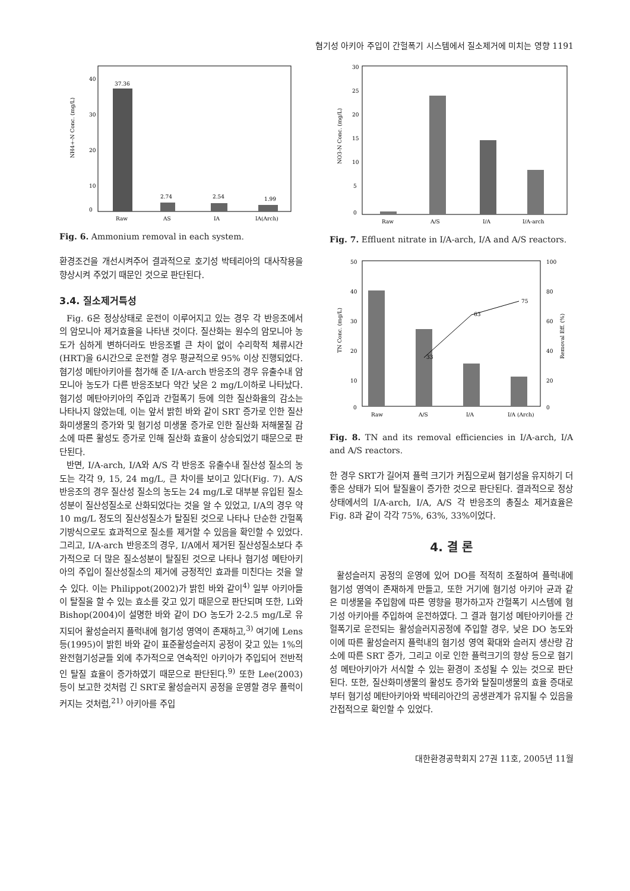혐기성 아키아 주입이 간헐폭기 시스템에서 질소제거에 미치는 영향 1191
40
30
20
10
0
NH4+-N Conc. (mg/L)
37.36
2.74
2.54
1.99
Raw
AS
IA
IA(Arch)
Fig. 6. Ammonium removal in each system.
환경조건을 개선시켜주어 결과적으로 호기성 박테리아의 대사작용을 향상시켜 주었기 때문인 것으로 판단된다.
3.4. 질소제거특성
Fig. 6은 정상상태로 운전이 이루어지고 있는 경우 각 반응조에서의 암모니아 제거효율을 나타낸 것이다. 질산화는 원수의 암모니아 농도가 심하게 변하더라도 반응조별 큰 차이 없이 수리학적 체류시간(HRT)을 6시간으로 운전할 경우 평균적으로 95% 이상 진행되었다. 혐기성 메탄아키아를 첨가해 준 I/A-arch 반응조의 경우 유출수내 암모니아 농도가 다른 반응조보다 약간 낮은 2 mg/L이하로 나타났다. 혐기성 메탄아키아의 주입과 간헐폭기 등에 의한 질산화율의 감소는 나타나지 않았는데, 이는 앞서 밝힌 바와 같이 SRT 증가로 인한 질산화미생물의 증가와 및 혐기성 미생물 증가로 인한 질산화 저해물질 감소에 따른 활성도 증가로 인해 질산화 효율이 상승되었기 때문으로 판단된다.
반면, I/A-arch, I/A와 A/S 각 반응조 유출수내 질산성 질소의 농도는 각각 9, 15, 24 mg/L, 큰 차이를 보이고 있다(Fig. 7). A/S 반응조의 경우 질산성 질소의 농도는 24 mg/L로 대부분 유입된 질소성분이 질산성질소로 산화되었다는 것을 알 수 있었고, I/A의 경우 약 10 mg/L 정도의 질산성질소가 탈질된 것으로 나타나 단순한 간헐폭기방식으로도 효과적으로 질소를 제거할 수 있음을 확인할 수 있었다. 그리고, I/A-arch 반응조의 경우, I/A에서 제거된 질산성질소보다 추가적으로 더 많은 질소성분이 탈질된 것으로 나타나 혐기성 메탄아키아의 주입이 질산성질소의 제거에 긍정적인 효과를 미친다는 것을 알 수 있다. 이는 Philippot(2002)가 밝힌 바와 같이<sup>4)</sup> 일부 아키아들이 탈질을 할 수 있는 효소를 갖고 있기 때문으로 판단되며 또한, Li와 Bishop(2004)이 설명한 바와 같이 DO 농도가 2-2.5 mg/L로 유지되어 활성슬러지 플럭내에 혐기성 영역이 존재하고,<sup>3)</sup> 여기에 Lens 등(1995)이 밝힌 바와 같이 표준활성슬러지 공정이 갖고 있는 1%의 완전혐기성균들 외에 추가적으로 연속적인 아키아가 주입되어 전반적인 탈질 효율이 증가하였기 때문으로 판단된다.<sup>9)</sup> 또한 Lee(2003) 등이 보고한 것처럼 긴 SRT로 활성슬러지 공정을 운영할 경우 플럭이 커지는 것처럼,<sup>21)</sup> 아키아를 주입
30
25
20
15
10
5
0
NO3-N Conc. (mg/L)
Raw
A/S
I/A
I/A-arch
Fig. 7. Effluent nitrate in I/A-arch, I/A and A/S reactors.
50
40
30
20
10
0
100
80
60
40
20
0
TN Conc. (mg/L)
Removal Eff. (%)
33
63
75
Raw
A/S
I/A
I/A (Arch)
Fig. 8. TN and its removal efficiencies in I/A-arch, I/A and A/S reactors.
한 경우 SRT가 길어져 플럭 크기가 커짐으로써 혐기성을 유지하기 더 좋은 상태가 되어 탈질율이 증가한 것으로 판단된다. 결과적으로 정상상태에서의 I/A-arch, I/A, A/S 각 반응조의 총질소 제거효율은 Fig. 8과 같이 각각 75%, 63%, 33%이었다.
4. 결 론
활성슬러지 공정의 운영에 있어 DO를 적적히 조절하여 플럭내에 혐기성 영역이 존재하게 만들고, 또한 거기에 혐기성 아키아 균과 같은 미생물을 주입함에 따른 영향을 평가하고자 간헐폭기 시스템에 혐기성 아키아를 주입하여 운전하였다. 그 결과 혐기성 메탄아키아를 간헐폭기로 운전되는 활성슬러지공정에 주입할 경우, 낮은 DO 농도와 이에 따른 활성슬러지 플럭내의 혐기성 영역 확대와 슬러지 생산량 감소에 따른 SRT 증가, 그리고 이로 인한 플럭크기의 향상 등으로 혐기성 메탄아키아가 서식할 수 있는 환경이 조성될 수 있는 것으로 판단된다. 또한, 질산화미생물의 활성도 증가와 탈질미생물의 효율 증대로부터 혐기성 메탄아키아와 박테리아간의 공생관계가 유지될 수 있음을 간접적으로 확인할 수 있었다.
대한환경공학회지 27권 11호, 2005년 11월